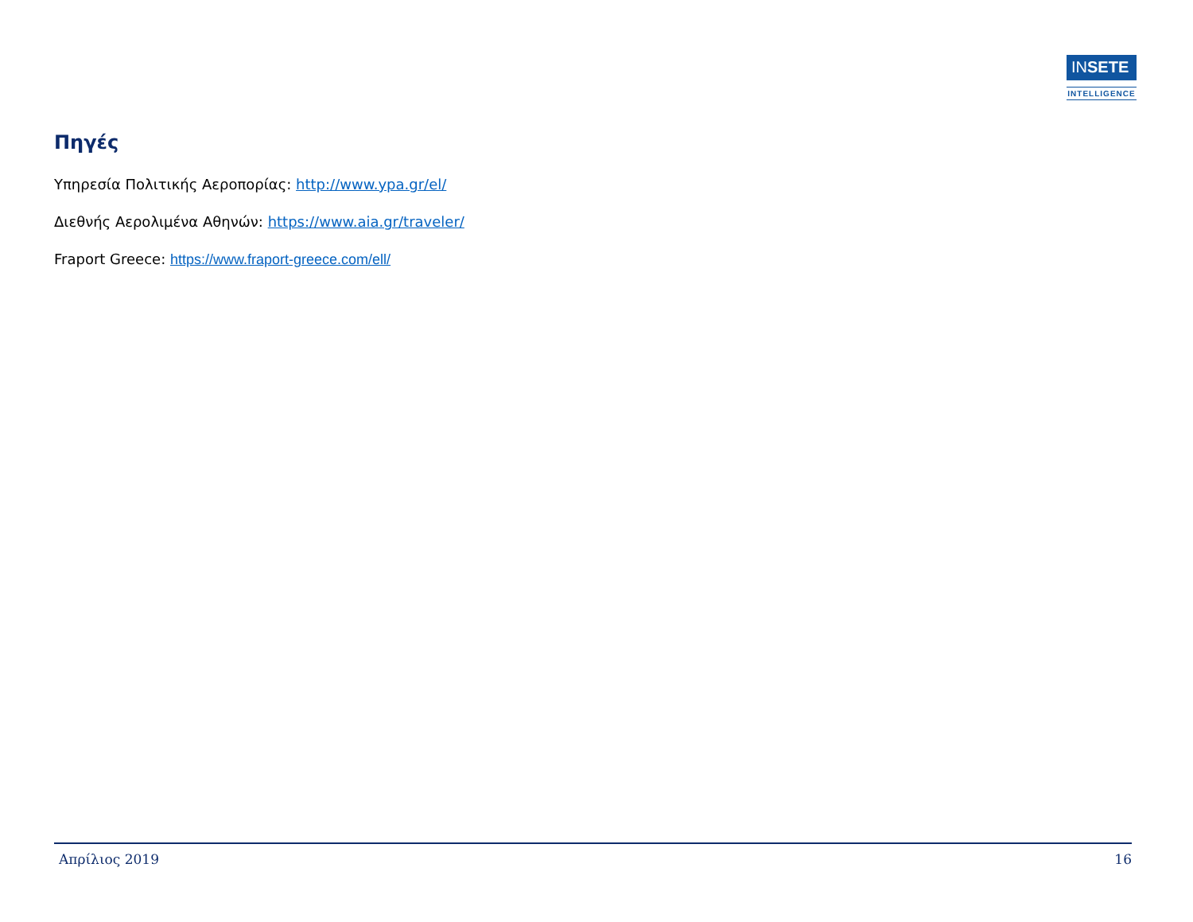INSETE
INTELLIGENCE
Πηγές
Υπηρεσία Πολιτικής Αεροπορίας: http://www.ypa.gr/el/
Διεθνής Αερολιμένα Αθηνών: https://www.aia.gr/traveler/
Fraport Greece: https://www.fraport-greece.com/ell/
Απρίλιος 2019 16